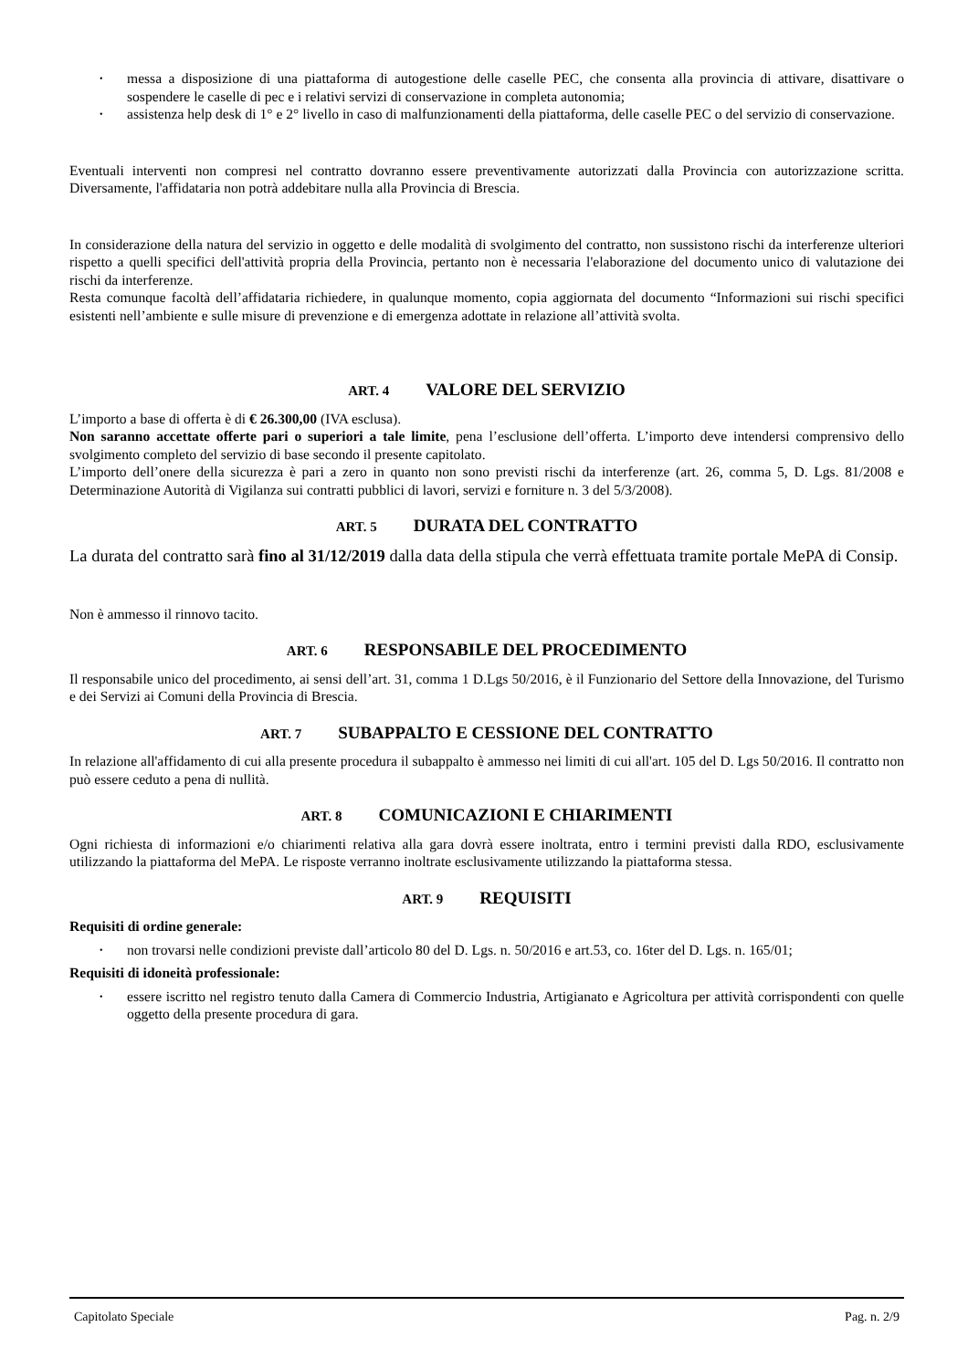• messa a disposizione di una piattaforma di autogestione delle caselle PEC, che consenta alla provincia di attivare, disattivare o sospendere le caselle di pec e i relativi servizi di conservazione in completa autonomia;
• assistenza help desk di 1° e 2° livello in caso di malfunzionamenti della piattaforma, delle caselle PEC o del servizio di conservazione.
Eventuali interventi non compresi nel contratto dovranno essere preventivamente autorizzati dalla Provincia con autorizzazione scritta. Diversamente, l'affidataria non potrà addebitare nulla alla Provincia di Brescia.
In considerazione della natura del servizio in oggetto e delle modalità di svolgimento del contratto, non sussistono rischi da interferenze ulteriori rispetto a quelli specifici dell'attività propria della Provincia, pertanto non è necessaria l'elaborazione del documento unico di valutazione dei rischi da interferenze.
Resta comunque facoltà dell’affidataria richiedere, in qualunque momento, copia aggiornata del documento “Informazioni sui rischi specifici esistenti nell’ambiente e sulle misure di prevenzione e di emergenza adottate in relazione all’attività svolta.
ART. 4 VALORE DEL SERVIZIO
L’importo a base di offerta è di € 26.300,00 (IVA esclusa).
Non saranno accettate offerte pari o superiori a tale limite, pena l’esclusione dell’offerta. L’importo deve intendersi comprensivo dello svolgimento completo del servizio di base secondo il presente capitolato.
L’importo dell’onere della sicurezza è pari a zero in quanto non sono previsti rischi da interferenze (art. 26, comma 5, D. Lgs. 81/2008 e Determinazione Autorità di Vigilanza sui contratti pubblici di lavori, servizi e forniture n. 3 del 5/3/2008).
ART. 5 DURATA DEL CONTRATTO
La durata del contratto sarà fino al 31/12/2019 dalla data della stipula che verrà effettuata tramite portale MePA di Consip.
Non è ammesso il rinnovo tacito.
ART. 6 RESPONSABILE DEL PROCEDIMENTO
Il responsabile unico del procedimento, ai sensi dell’art. 31, comma 1 D.Lgs 50/2016, è il Funzionario del Settore della Innovazione, del Turismo e dei Servizi ai Comuni della Provincia di Brescia.
ART. 7 SUBAPPALTO E CESSIONE DEL CONTRATTO
In relazione all'affidamento di cui alla presente procedura il subappalto è ammesso nei limiti di cui all'art. 105 del D. Lgs 50/2016. Il contratto non può essere ceduto a pena di nullità.
ART. 8 COMUNICAZIONI E CHIARIMENTI
Ogni richiesta di informazioni e/o chiarimenti relativa alla gara dovrà essere inoltrata, entro i termini previsti dalla RDO, esclusivamente utilizzando la piattaforma del MePA. Le risposte verranno inoltrate esclusivamente utilizzando la piattaforma stessa.
ART. 9 REQUISITI
Requisiti di ordine generale:
• non trovarsi nelle condizioni previste dall’articolo 80 del D. Lgs. n. 50/2016 e art.53, co. 16ter del D. Lgs. n. 165/01;
Requisiti di idoneità professionale:
• essere iscritto nel registro tenuto dalla Camera di Commercio Industria, Artigianato e Agricoltura per attività corrispondenti con quelle oggetto della presente procedura di gara.
Capitolato Speciale Pag. n. 2/9